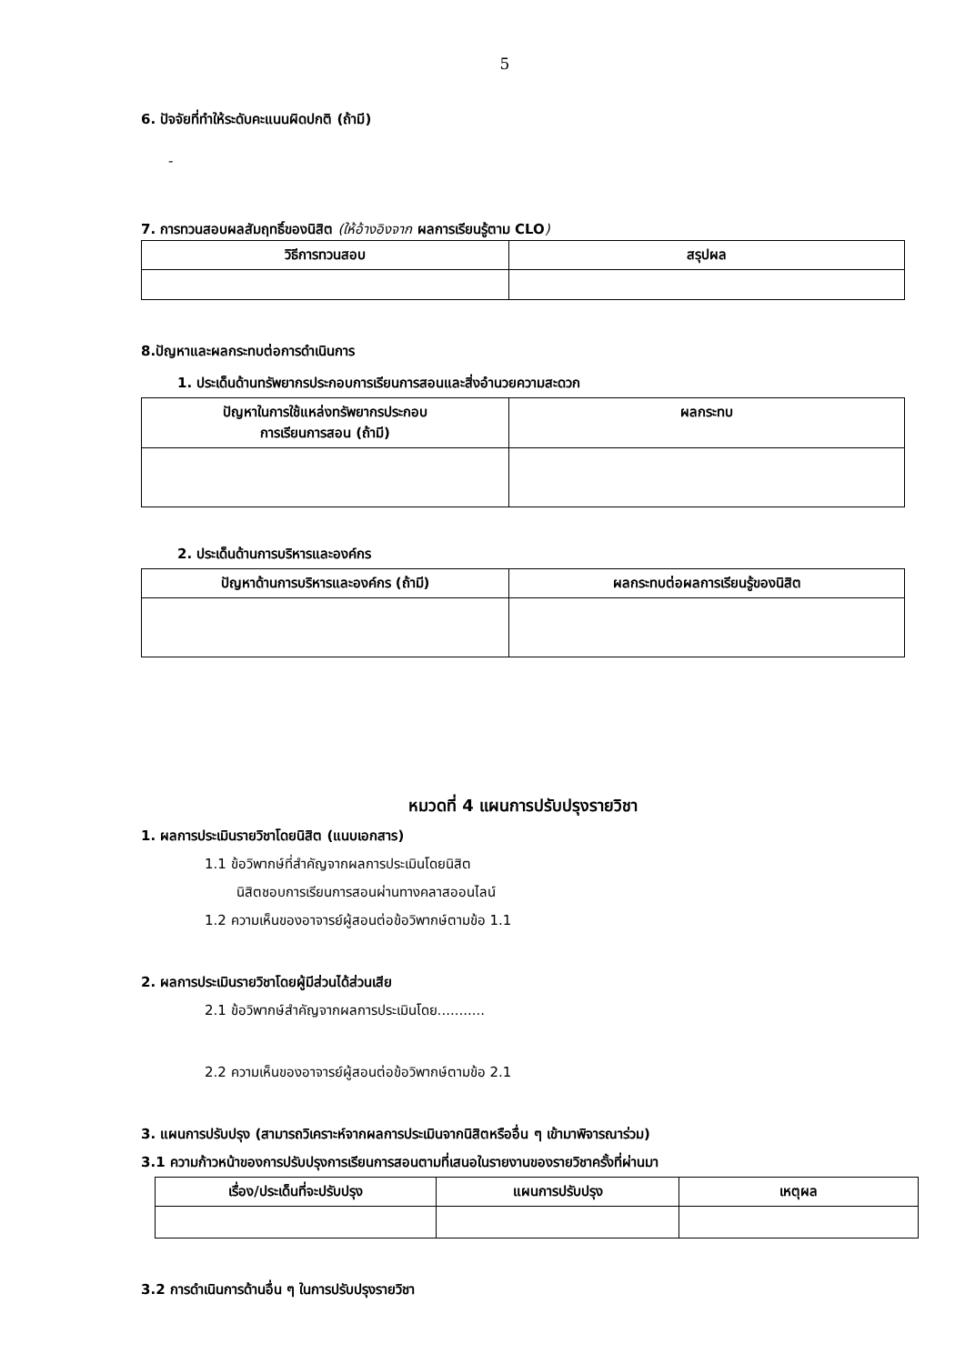5
6. ปัจจัยที่ทำให้ระดับคะแนนผิดปกติ (ถ้ามี)
-
7. การทวนสอบผลสัมฤทธิ์ของนิสิต (ให้อ้างอิงจาก ผลการเรียนรู้ตาม CLO)
| วิธีการทวนสอบ | สรุปผล |
| --- | --- |
8.ปัญหาและผลกระทบต่อการดำเนินการ
1. ประเด็นด้านทรัพยากรประกอบการเรียนการสอนและสิ่งอำนวยความสะดวก
| ปัญหาในการใช้แหล่งทรัพยากรประกอบ การเรียนการสอน (ถ้ามี) | ผลกระทบ |
| --- | --- |
2. ประเด็นด้านการบริหารและองค์กร
| ปัญหาด้านการบริหารและองค์กร (ถ้ามี) | ผลกระทบต่อผลการเรียนรู้ของนิสิต |
| --- | --- |
หมวดที่ 4 แผนการปรับปรุงรายวิชา
1. ผลการประเมินรายวิชาโดยนิสิต (แนบเอกสาร)
1.1 ข้อวิพากษ์ที่สำคัญจากผลการประเมินโดยนิสิต
นิสิตชอบการเรียนการสอนผ่านทางคลาสออนไลน์
1.2 ความเห็นของอาจารย์ผู้สอนต่อข้อวิพากษ์ตามข้อ 1.1
2. ผลการประเมินรายวิชาโดยผู้มีส่วนได้ส่วนเสีย
2.1 ข้อวิพากษ์สำคัญจากผลการประเมินโดย...........
2.2 ความเห็นของอาจารย์ผู้สอนต่อข้อวิพากษ์ตามข้อ 2.1
3. แผนการปรับปรุง (สามารถวิเคราะห์จากผลการประเมินจากนิสิตหรืออื่น ๆ เข้ามาพิจารณาร่วม)
3.1 ความก้าวหน้าของการปรับปรุงการเรียนการสอนตามที่เสนอในรายงานของรายวิชาครั้งที่ผ่านมา
| เรื่อง/ประเด็นที่จะปรับปรุง | แผนการปรับปรุง | เหตุผล |
| --- | --- | --- |
3.2 การดำเนินการด้านอื่น ๆ ในการปรับปรุงรายวิชา